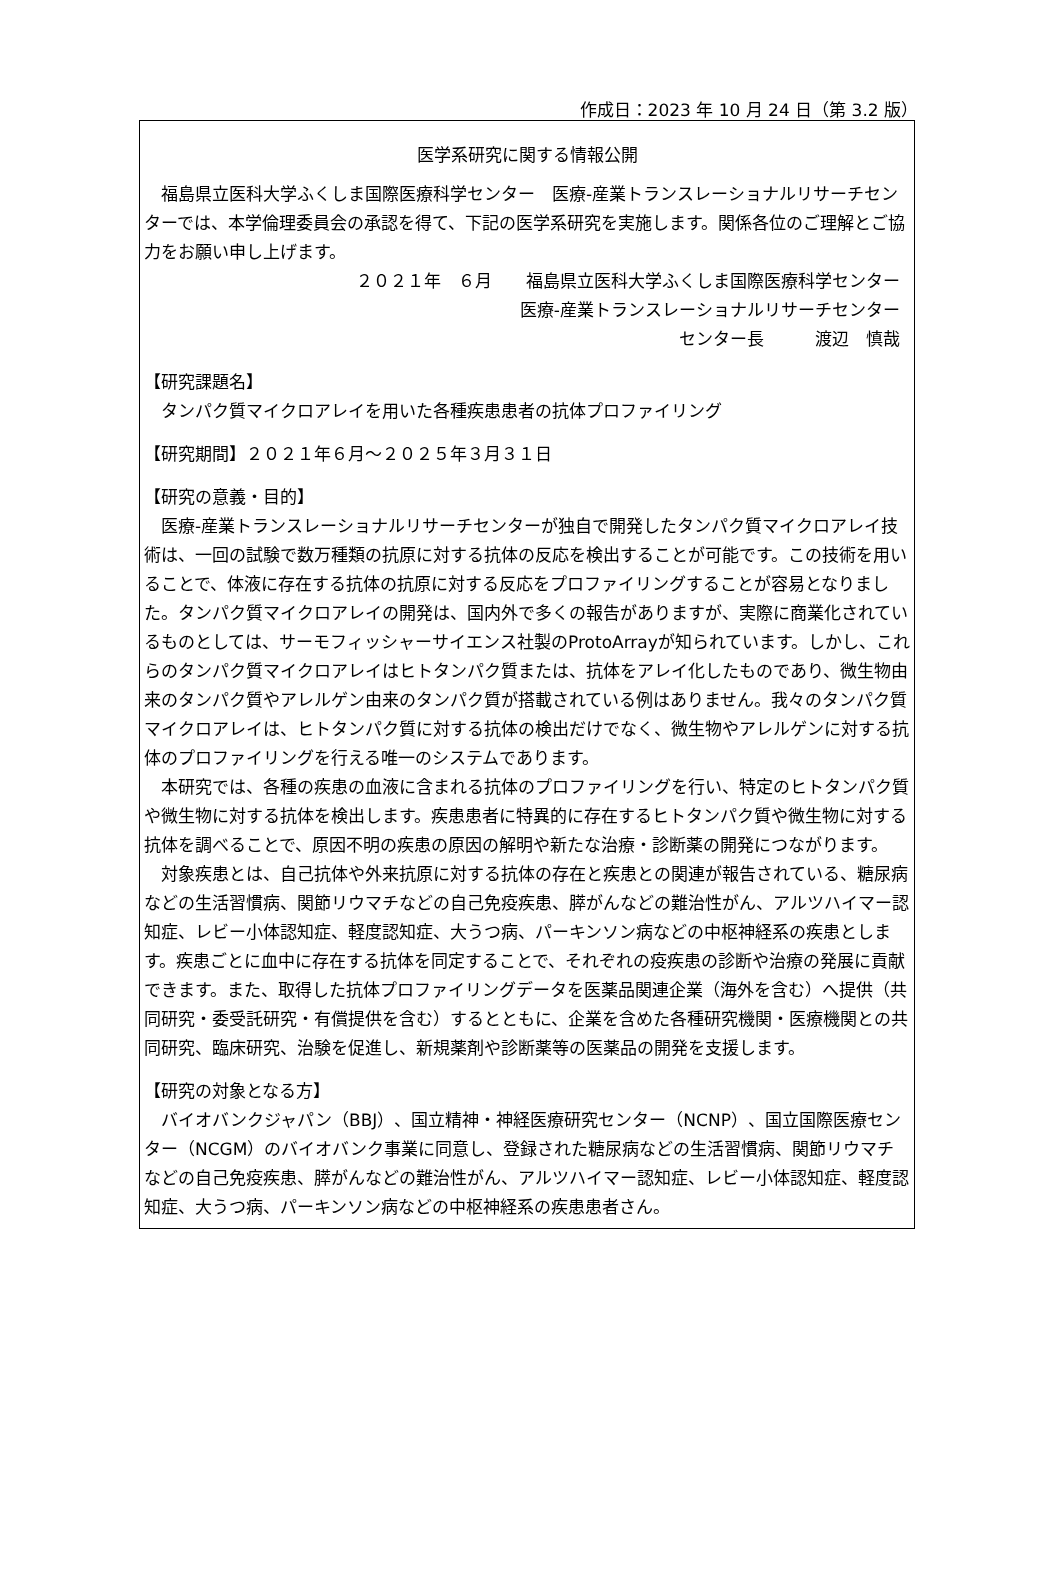作成日：2023 年 10 月 24 日（第 3.2 版）
医学系研究に関する情報公開
福島県立医科大学ふくしま国際医療科学センター　医療-産業トランスレーショナルリサーチセンターでは、本学倫理委員会の承認を得て、下記の医学系研究を実施します。関係各位のご理解とご協力をお願い申し上げます。
２０２１年　６月　　福島県立医科大学ふくしま国際医療科学センター
医療-産業トランスレーショナルリサーチセンター
センター長　　　渡辺　慎哉
【研究課題名】
タンパク質マイクロアレイを用いた各種疾患患者の抗体プロファイリング
【研究期間】２０２１年６月～２０２５年３月３１日
【研究の意義・目的】
医療-産業トランスレーショナルリサーチセンターが独自で開発したタンパク質マイクロアレイ技術は、一回の試験で数万種類の抗原に対する抗体の反応を検出することが可能です。この技術を用いることで、体液に存在する抗体の抗原に対する反応をプロファイリングすることが容易となりました。タンパク質マイクロアレイの開発は、国内外で多くの報告がありますが、実際に商業化されているものとしては、サーモフィッシャーサイエンス社製のProtoArrayが知られています。しかし、これらのタンパク質マイクロアレイはヒトタンパク質または、抗体をアレイ化したものであり、微生物由来のタンパク質やアレルゲン由来のタンパク質が搭載されている例はありません。我々のタンパク質マイクロアレイは、ヒトタンパク質に対する抗体の検出だけでなく、微生物やアレルゲンに対する抗体のプロファイリングを行える唯一のシステムであります。
本研究では、各種の疾患の血液に含まれる抗体のプロファイリングを行い、特定のヒトタンパク質や微生物に対する抗体を検出します。疾患患者に特異的に存在するヒトタンパク質や微生物に対する抗体を調べることで、原因不明の疾患の原因の解明や新たな治療・診断薬の開発につながります。
対象疾患とは、自己抗体や外来抗原に対する抗体の存在と疾患との関連が報告されている、糖尿病などの生活習慣病、関節リウマチなどの自己免疫疾患、膵がんなどの難治性がん、アルツハイマー認知症、レビー小体認知症、軽度認知症、大うつ病、パーキンソン病などの中枢神経系の疾患とします。疾患ごとに血中に存在する抗体を同定することで、それぞれの疫疾患の診断や治療の発展に貢献できます。また、取得した抗体プロファイリングデータを医薬品関連企業（海外を含む）へ提供（共同研究・委受託研究・有償提供を含む）するとともに、企業を含めた各種研究機関・医療機関との共同研究、臨床研究、治験を促進し、新規薬剤や診断薬等の医薬品の開発を支援します。
【研究の対象となる方】
バイオバンクジャパン（BBJ）、国立精神・神経医療研究センター（NCNP）、国立国際医療センター（NCGM）のバイオバンク事業に同意し、登録された糖尿病などの生活習慣病、関節リウマチなどの自己免疫疾患、膵がんなどの難治性がん、アルツハイマー認知症、レビー小体認知症、軽度認知症、大うつ病、パーキンソン病などの中枢神経系の疾患患者さん。